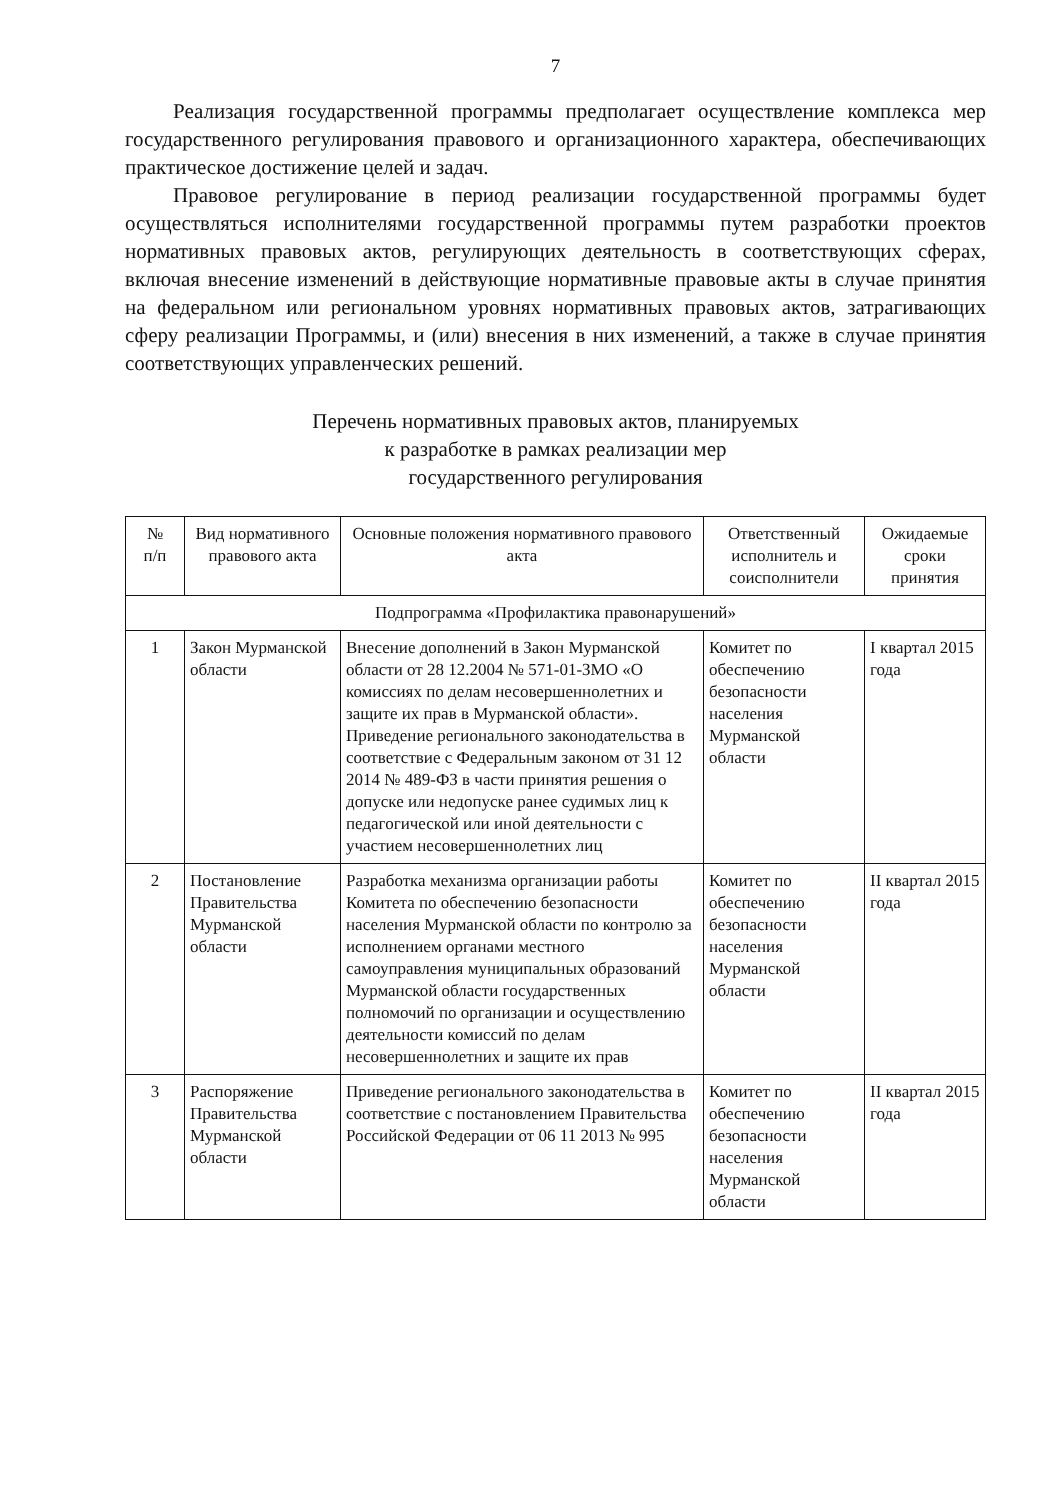7
Реализация государственной программы предполагает осуществление комплекса мер государственного регулирования правового и организационного характера, обеспечивающих практическое достижение целей и задач.
Правовое регулирование в период реализации государственной программы будет осуществляться исполнителями государственной программы путем разработки проектов нормативных правовых актов, регулирующих деятельность в соответствующих сферах, включая внесение изменений в действующие нормативные правовые акты в случае принятия на федеральном или региональном уровнях нормативных правовых актов, затрагивающих сферу реализации Программы, и (или) внесения в них изменений, а также в случае принятия соответствующих управленческих решений.
Перечень нормативных правовых актов, планируемых
к разработке в рамках реализации мер
государственного регулирования
| № п/п | Вид нормативного правового акта | Основные положения нормативного правового акта | Ответственный исполнитель и соисполнители | Ожидаемые сроки принятия |
| --- | --- | --- | --- | --- |
| Подпрограмма «Профилактика правонарушений» | | | | |
| 1 | Закон Мурманской области | Внесение дополнений в Закон Мурманской области от 28 12.2004 № 571-01-ЗМО «О комиссиях по делам несовершеннолетних и защите их прав в Мурманской области». Приведение регионального законодательства в соответствие с Федеральным законом от 31 12 2014 № 489-ФЗ в части принятия решения о допуске или недопуске ранее судимых лиц к педагогической или иной деятельности с участием несовершеннолетних лиц | Комитет по обеспечению безопасности населения Мурманской области | I квартал 2015 года |
| 2 | Постановление Правительства Мурманской области | Разработка механизма организации работы Комитета по обеспечению безопасности населения Мурманской области по контролю за исполнением органами местного самоуправления муниципальных образований Мурманской области государственных полномочий по организации и осуществлению деятельности комиссий по делам несовершеннолетних и защите их прав | Комитет по обеспечению безопасности населения Мурманской области | II квартал 2015 года |
| 3 | Распоряжение Правительства Мурманской области | Приведение регионального законодательства в соответствие с постановлением Правительства Российской Федерации от 06 11 2013 № 995 | Комитет по обеспечению безопасности населения Мурманской области | II квартал 2015 года |